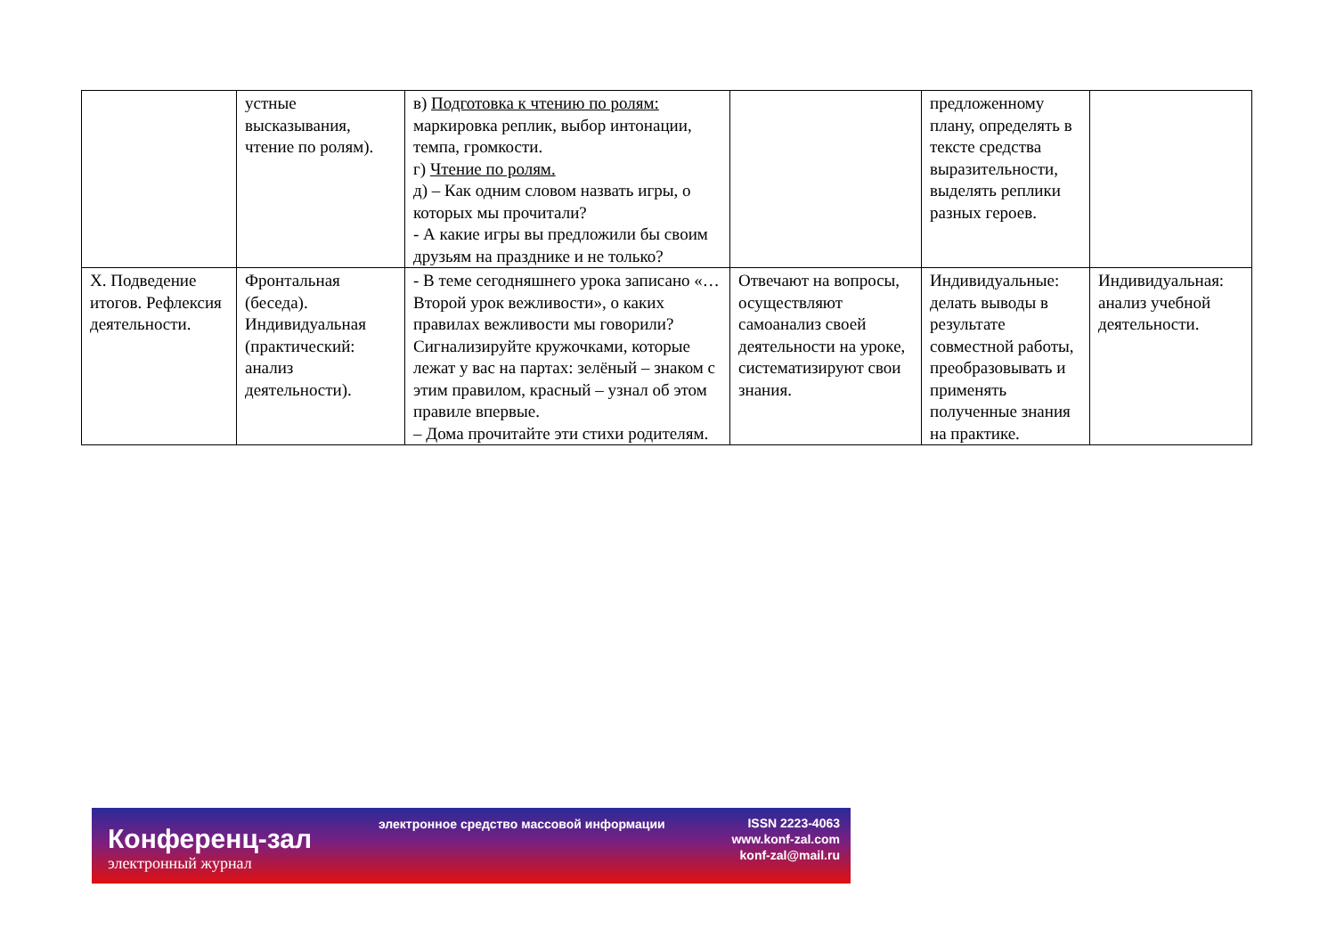| | устные высказывания, чтение по ролям). | в) Подготовка к чтению по ролям: маркировка реплик, выбор интонации, темпа, громкости. г) Чтение по ролям. д) – Как одним словом назвать игры, о которых мы прочитали? - А какие игры вы предложили бы своим друзьям на празднике и не только? | | предложенному плану, определять в тексте средства выразительности, выделять реплики разных героев. | |
| X. Подведение итогов. Рефлексия деятельности. | Фронтальная (беседа). Индивидуальная (практический: анализ деятельности). | - В теме сегодняшнего урока записано «…Второй урок вежливости», о каких правилах вежливости мы говорили? Сигнализируйте кружочками, которые лежат у вас на партах: зелёный – знаком с этим правилом, красный – узнал об этом правиле впервые. – Дома прочитайте эти стихи родителям. | Отвечают на вопросы, осуществляют самоанализ своей деятельности на уроке, систематизируют свои знания. | Индивидуальные: делать выводы в результате совместной работы, преобразовывать и применять полученные знания на практике. | Индивидуальная: анализ учебной деятельности. |
Конференц-зал
электронный журнал
электронное средство массовой информации
ISSN 2223-4063
www.konf-zal.com
konf-zal@mail.ru